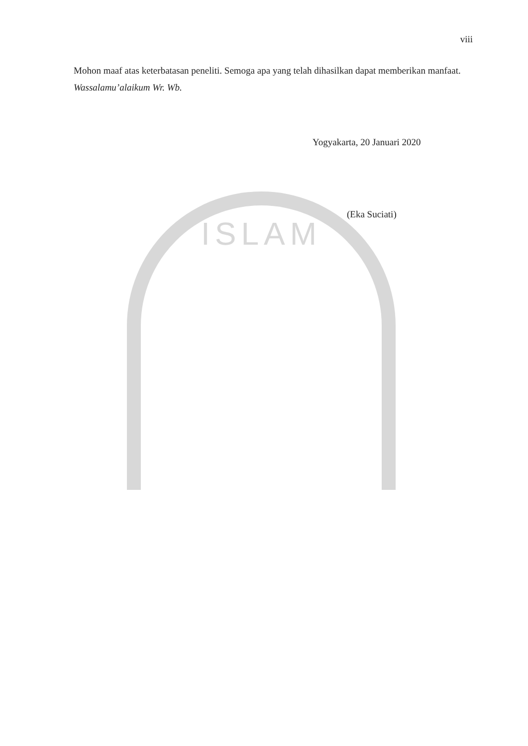ISLAM
viii
Mohon maaf atas keterbatasan peneliti. Semoga apa yang telah dihasilkan dapat memberikan manfaat.
Wassalamu’alaikum Wr. Wb.
Yogyakarta, 20 Januari 2020
(Eka Suciati)